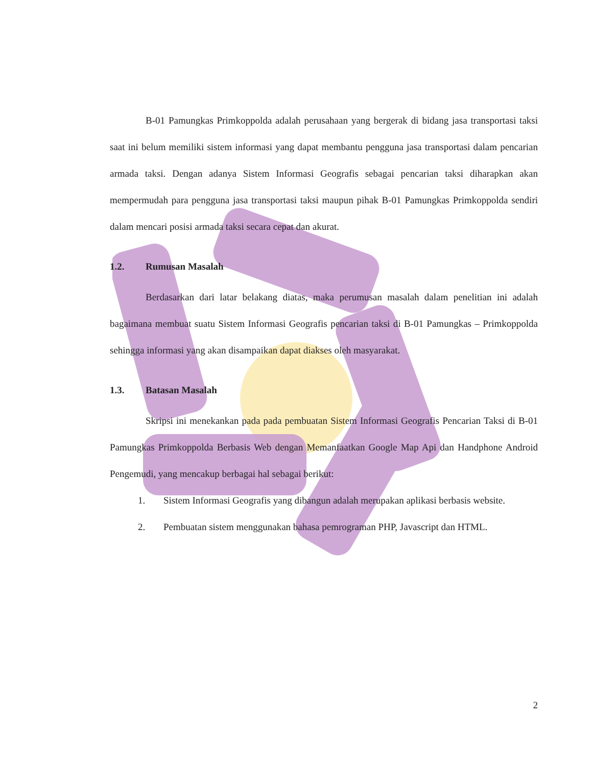B-01 Pamungkas Primkoppolda adalah perusahaan yang bergerak di bidang jasa transportasi taksi saat ini belum memiliki sistem informasi yang dapat membantu pengguna jasa transportasi dalam pencarian armada taksi. Dengan adanya Sistem Informasi Geografis sebagai pencarian taksi diharapkan akan mempermudah para pengguna jasa transportasi taksi maupun pihak B-01 Pamungkas Primkoppolda sendiri dalam mencari posisi armada taksi secara cepat dan akurat.
1.2. Rumusan Masalah
Berdasarkan dari latar belakang diatas, maka perumusan masalah dalam penelitian ini adalah bagaimana membuat suatu Sistem Informasi Geografis pencarian taksi di B-01 Pamungkas – Primkoppolda sehingga informasi yang akan disampaikan dapat diakses oleh masyarakat.
1.3. Batasan Masalah
Skripsi ini menekankan pada pada pembuatan Sistem Informasi Geografis Pencarian Taksi di B-01 Pamungkas Primkoppolda Berbasis Web dengan Memanfaatkan Google Map Api dan Handphone Android Pengemudi, yang mencakup berbagai hal sebagai berikut:
1.
Sistem Informasi Geografis yang dibangun adalah merupakan aplikasi berbasis website.
2.
Pembuatan sistem menggunakan bahasa pemrograman PHP, Javascript dan HTML.
2